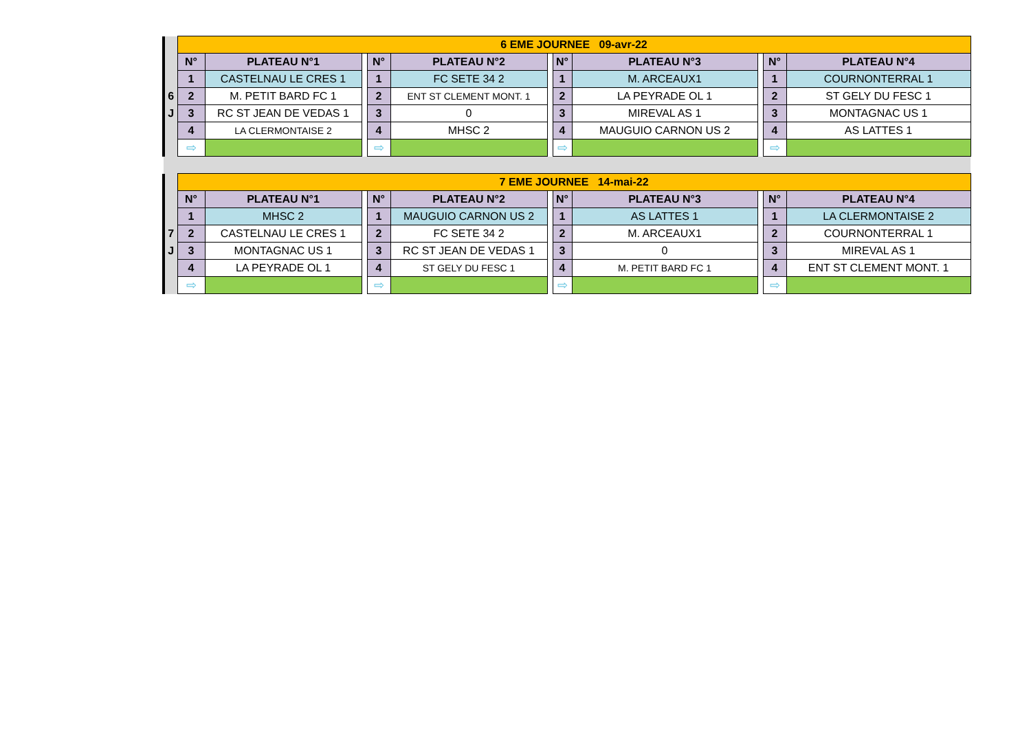| | 6 EME JOURNEE 09-avr-22 | | | | | | | | | | |
| | N° | PLATEAU N°1 | | N° | PLATEAU N°2 | | N° | PLATEAU N°3 | | N° | PLATEAU N°4 |
| | 1 | CASTELNAU LE CRES 1 | | 1 | FC SETE 34 2 | | 1 | M. ARCEAUX1 | | 1 | COURNONTERRAL 1 |
| 6 | 2 | M. PETIT BARD FC 1 | | 2 | ENT ST CLEMENT MONT. 1 | | 2 | LA PEYRADE OL 1 | | 2 | ST GELY DU FESC 1 |
| J | 3 | RC ST JEAN DE VEDAS 1 | | 3 | 0 | | 3 | MIREVAL AS 1 | | 3 | MONTAGNAC US 1 |
| | 4 | LA CLERMONTAISE 2 | | 4 | MHSC 2 | | 4 | MAUGUIO CARNON US 2 | | 4 | AS LATTES 1 |
| | ⇨ | | | ⇨ | | | ⇨ | | | ⇨ | |
| | 7 EME JOURNEE 14-mai-22 | | | | | | | | | | |
| | N° | PLATEAU N°1 | | N° | PLATEAU N°2 | | N° | PLATEAU N°3 | | N° | PLATEAU N°4 |
| | 1 | MHSC 2 | | 1 | MAUGUIO CARNON US 2 | | 1 | AS LATTES 1 | | 1 | LA CLERMONTAISE 2 |
| 7 | 2 | CASTELNAU LE CRES 1 | | 2 | FC SETE 34 2 | | 2 | M. ARCEAUX1 | | 2 | COURNONTERRAL 1 |
| J | 3 | MONTAGNAC US 1 | | 3 | RC ST JEAN DE VEDAS 1 | | 3 | 0 | | 3 | MIREVAL AS 1 |
| | 4 | LA PEYRADE OL 1 | | 4 | ST GELY DU FESC 1 | | 4 | M. PETIT BARD FC 1 | | 4 | ENT ST CLEMENT MONT. 1 |
| | ⇨ | | | ⇨ | | | ⇨ | | | ⇨ | |